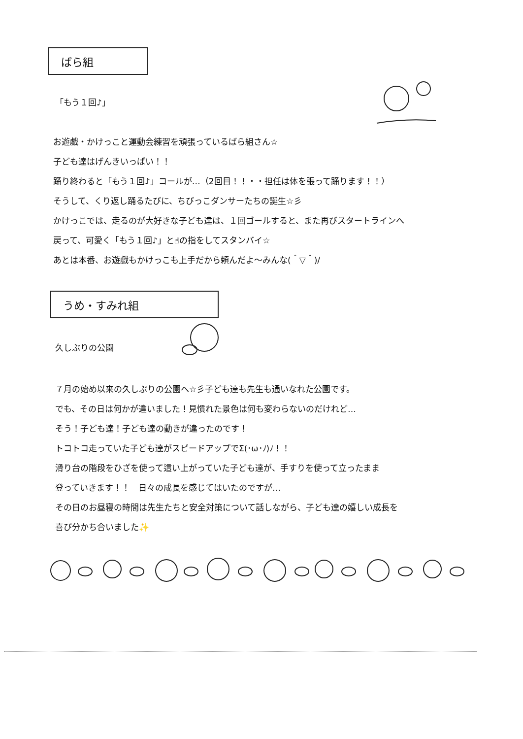ばら組
「もう１回♪」
お遊戯・かけっこと運動会練習を頑張っているばら組さん☆
子ども達はげんきいっぱい！！
踊り終わると「もう１回♪」コールが…（2回目！！・・担任は体を張って踊ります！！）
そうして、くり返し踊るたびに、ちびっこダンサーたちの誕生☆彡
かけっこでは、走るのが大好きな子ども達は、１回ゴールすると、また再びスタートラインへ
戻って、可愛く「もう１回♪」と☝の指をしてスタンバイ☆
あとは本番、お遊戯もかけっこも上手だから頼んだよ～みんな(＾▽＾)/
うめ・すみれ組
久しぶりの公園
７月の始め以来の久しぶりの公園へ☆彡子ども達も先生も通いなれた公園です。
でも、その日は何かが違いました！見慣れた景色は何も変わらないのだけれど…
そう！子ども達！子ども達の動きが違ったのです！
トコトコ走っていた子ども達がスピードアップでΣ(･ω･ﾉ)ﾉ！！
滑り台の階段をひざを使って這い上がっていた子ども達が、手すりを使って立ったまま
登っていきます！！　日々の成長を感じてはいたのですが…
その日のお昼寝の時間は先生たちと安全対策について話しながら、子ども達の嬉しい成長を
喜び分かち合いました✨